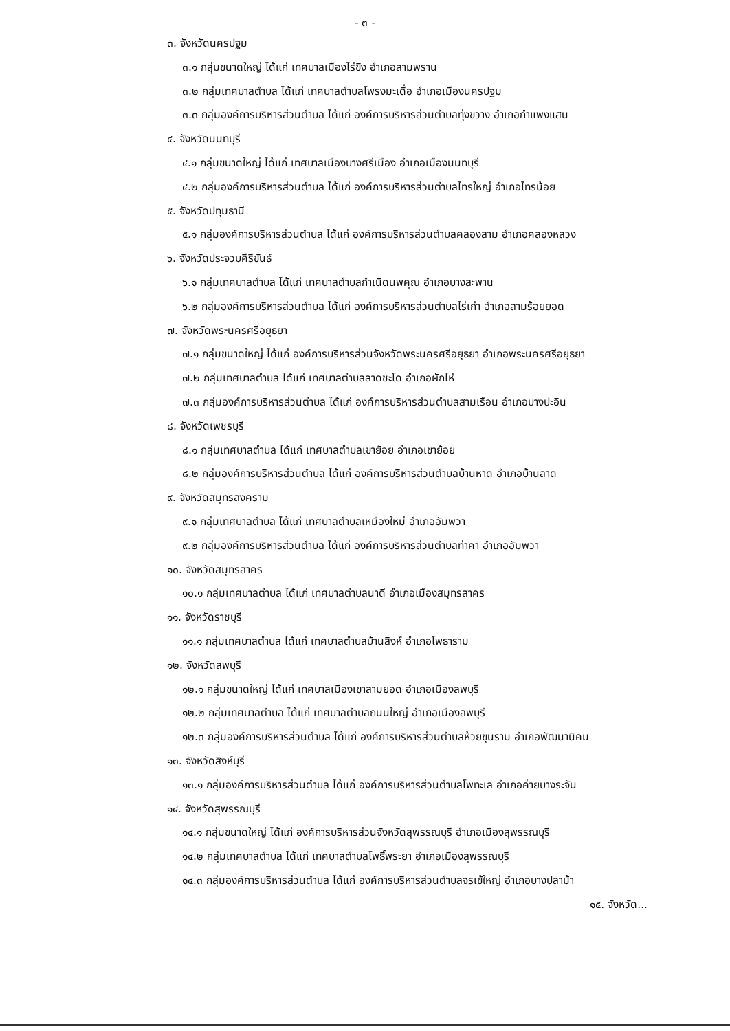- ๓ -
๓. จังหวัดนครปฐม
๓.๑ กลุ่มขนาดใหญ่ ได้แก่ เทศบาลเมืองไร่ขิง อำเภอสามพราน
๓.๒ กลุ่มเทศบาลตำบล ได้แก่ เทศบาลตำบลโพรงมะเดื่อ อำเภอเมืองนครปฐม
๓.๓ กลุ่มองค์การบริหารส่วนตำบล ได้แก่ องค์การบริหารส่วนตำบลทุ่งขวาง อำเภอกำแพงแสน
๔. จังหวัดนนทบุรี
๔.๑ กลุ่มขนาดใหญ่ ได้แก่ เทศบาลเมืองบางศรีเมือง อำเภอเมืองนนทบุรี
๔.๒ กลุ่มองค์การบริหารส่วนตำบล ได้แก่ องค์การบริหารส่วนตำบลไทรใหญ่ อำเภอไทรน้อย
๕. จังหวัดปทุมธานี
๕.๑ กลุ่มองค์การบริหารส่วนตำบล ได้แก่ องค์การบริหารส่วนตำบลคลองสาม อำเภอคลองหลวง
๖. จังหวัดประจวบคีรีขันธ์
๖.๑ กลุ่มเทศบาลตำบล ได้แก่ เทศบาลตำบลกำเนิดนพคุณ อำเภอบางสะพาน
๖.๒ กลุ่มองค์การบริหารส่วนตำบล ได้แก่ องค์การบริหารส่วนตำบลไร่เก่า อำเภอสามร้อยยอด
๗. จังหวัดพระนครศรีอยุธยา
๗.๑ กลุ่มขนาดใหญ่ ได้แก่ องค์การบริหารส่วนจังหวัดพระนครศรีอยุธยา อำเภอพระนครศรีอยุธยา
๗.๒ กลุ่มเทศบาลตำบล ได้แก่ เทศบาลตำบลลาดชะโด อำเภอผักไห่
๗.๓ กลุ่มองค์การบริหารส่วนตำบล ได้แก่ องค์การบริหารส่วนตำบลสามเรือน อำเภอบางปะอิน
๘. จังหวัดเพชรบุรี
๘.๑ กลุ่มเทศบาลตำบล ได้แก่ เทศบาลตำบลเขาย้อย อำเภอเขาย้อย
๘.๒ กลุ่มองค์การบริหารส่วนตำบล ได้แก่ องค์การบริหารส่วนตำบลบ้านหาด อำเภอบ้านลาด
๙. จังหวัดสมุทรสงคราม
๙.๑ กลุ่มเทศบาลตำบล ได้แก่ เทศบาลตำบลเหมืองใหม่ อำเภออัมพวา
๙.๒ กลุ่มองค์การบริหารส่วนตำบล ได้แก่ องค์การบริหารส่วนตำบลท่าคา อำเภออัมพวา
๑๐. จังหวัดสมุทรสาคร
๑๐.๑ กลุ่มเทศบาลตำบล ได้แก่ เทศบาลตำบลนาดี อำเภอเมืองสมุทรสาคร
๑๑. จังหวัดราชบุรี
๑๑.๑ กลุ่มเทศบาลตำบล ได้แก่ เทศบาลตำบลบ้านสิงห์ อำเภอโพธาราม
๑๒. จังหวัดลพบุรี
๑๒.๑ กลุ่มขนาดใหญ่ ได้แก่ เทศบาลเมืองเขาสามยอด อำเภอเมืองลพบุรี
๑๒.๒ กลุ่มเทศบาลตำบล ได้แก่ เทศบาลตำบลถนนใหญ่ อำเภอเมืองลพบุรี
๑๒.๓ กลุ่มองค์การบริหารส่วนตำบล ได้แก่ องค์การบริหารส่วนตำบลห้วยขุนราม อำเภอพัฒนานิคม
๑๓. จังหวัดสิงห์บุรี
๑๓.๑ กลุ่มองค์การบริหารส่วนตำบล ได้แก่ องค์การบริหารส่วนตำบลโพทะเล อำเภอค่ายบางระจัน
๑๔. จังหวัดสุพรรณบุรี
๑๔.๑ กลุ่มขนาดใหญ่ ได้แก่ องค์การบริหารส่วนจังหวัดสุพรรณบุรี อำเภอเมืองสุพรรณบุรี
๑๔.๒ กลุ่มเทศบาลตำบล ได้แก่ เทศบาลตำบลโพธิ์พระยา อำเภอเมืองสุพรรณบุรี
๑๔.๓ กลุ่มองค์การบริหารส่วนตำบล ได้แก่ องค์การบริหารส่วนตำบลจรเข้ใหญ่ อำเภอบางปลาม้า
๑๕. จังหวัด...